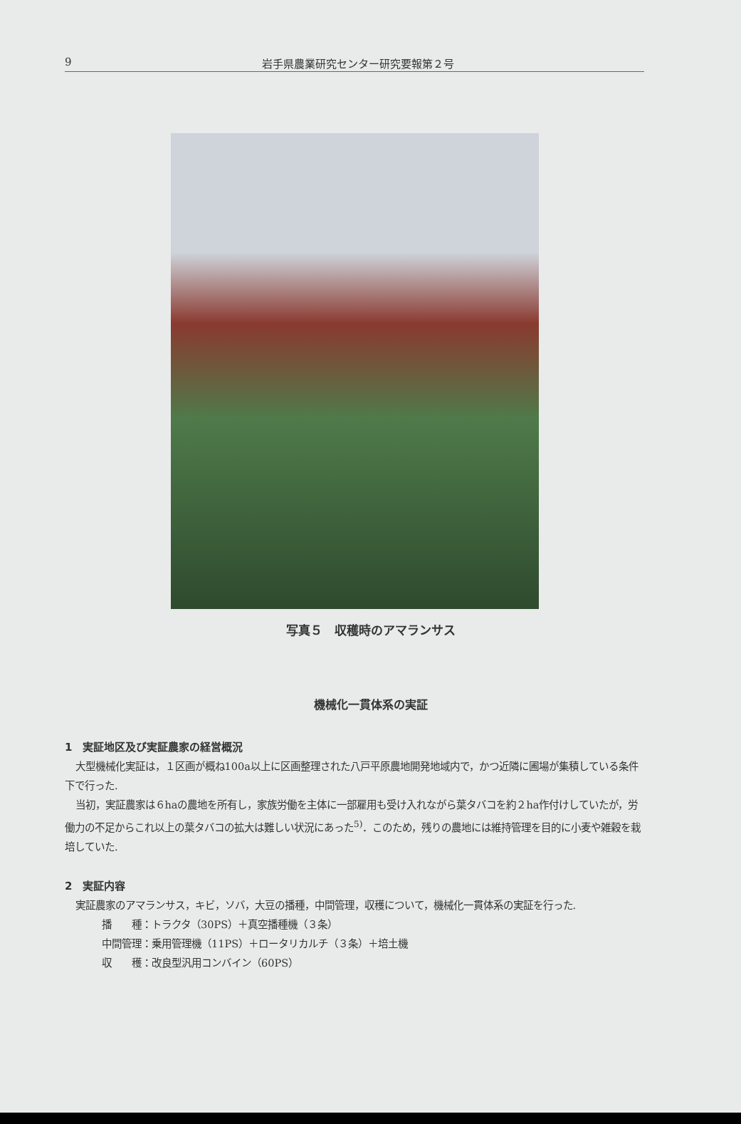9
岩手県農業研究センター研究要報第２号
写真５　収穫時のアマランサス
機械化一貫体系の実証
1　実証地区及び実証農家の経営概況
大型機械化実証は，１区画が概ね100a以上に区画整理された八戸平原農地開発地域内で，かつ近隣に圃場が集積している条件下で行った.
当初，実証農家は６haの農地を所有し，家族労働を主体に一部雇用も受け入れながら葉タバコを約２ha作付けしていたが，労働力の不足からこれ以上の葉タバコの拡大は難しい状況にあった<sup>5)</sup>．このため，残りの農地には維持管理を目的に小麦や雑穀を栽培していた.
2　実証内容
実証農家のアマランサス，キビ，ソバ，大豆の播種，中間管理，収穫について，機械化一貫体系の実証を行った.
播　　種：トラクタ（30PS）＋真空播種機（３条）
中間管理：乗用管理機（11PS）＋ロータリカルチ（３条）＋培土機
収　　穫：改良型汎用コンバイン（60PS）